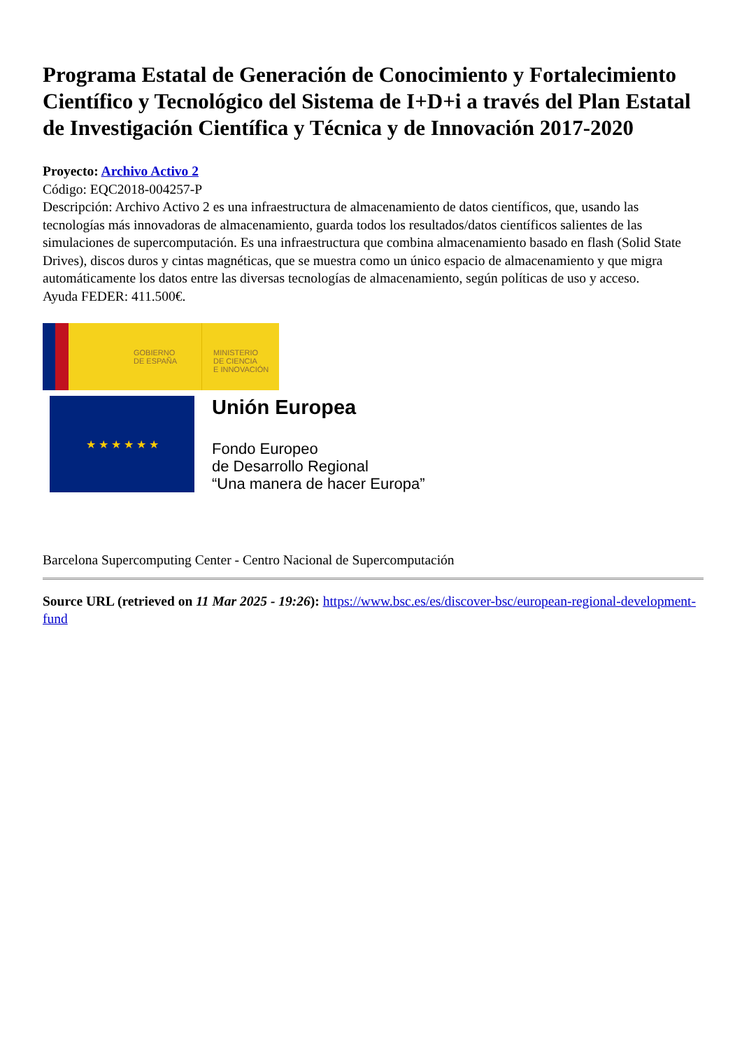Programa Estatal de Generación de Conocimiento y Fortalecimiento Científico y Tecnológico del Sistema de I+D+i a través del Plan Estatal de Investigación Científica y Técnica y de Innovación 2017-2020
Proyecto: Archivo Activo 2
Código: EQC2018-004257-P
Descripción: Archivo Activo 2 es una infraestructura de almacenamiento de datos científicos, que, usando las tecnologías más innovadoras de almacenamiento, guarda todos los resultados/datos científicos salientes de las simulaciones de supercomputación. Es una infraestructura que combina almacenamiento basado en flash (Solid State Drives), discos duros y cintas magnéticas, que se muestra como un único espacio de almacenamiento y que migra automáticamente los datos entre las diversas tecnologías de almacenamiento, según políticas de uso y acceso.
Ayuda FEDER: 411.500€.
GOBIERNO
DE ESPAÑA
MINISTERIO
DE CIENCIA
E INNOVACIÓN
★ ★ ★ ★ ★ ★
Unión Europea
Fondo Europeo
de Desarrollo Regional
“Una manera de hacer Europa”
Barcelona Supercomputing Center - Centro Nacional de Supercomputación
Source URL (retrieved on 11 Mar 2025 - 19:26): https://www.bsc.es/es/discover-bsc/european-regional-development-fund